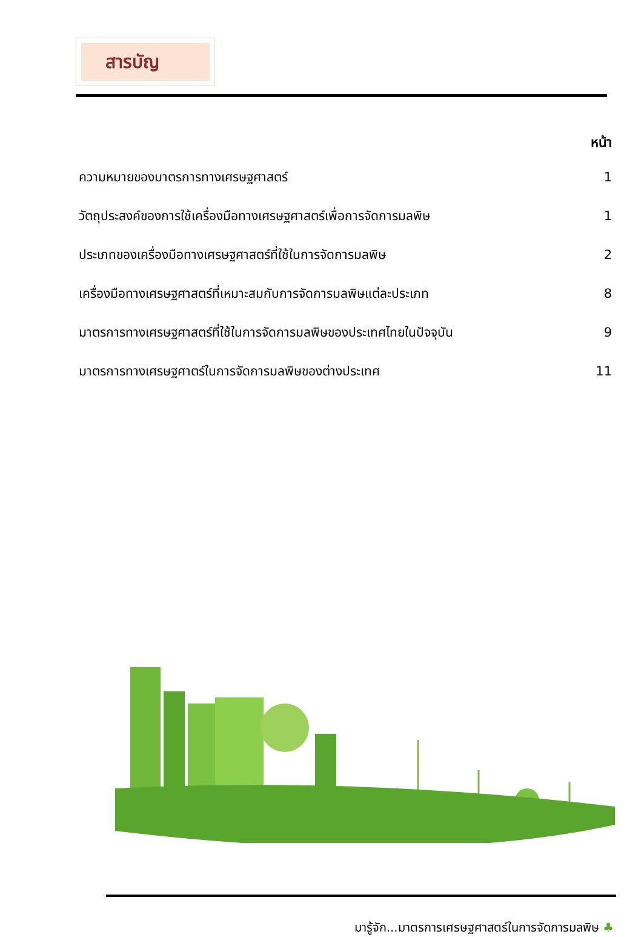สารบัญ
| | หน้า |
| --- | --- |
| ความหมายของมาตรการทางเศรษฐศาสตร์ | 1 |
| วัตถุประสงค์ของการใช้เครื่องมือทางเศรษฐศาสตร์เพื่อการจัดการมลพิษ | 1 |
| ประเภทของเครื่องมือทางเศรษฐศาสตร์ที่ใช้ในการจัดการมลพิษ | 2 |
| เครื่องมือทางเศรษฐศาสตร์ที่เหมาะสมกับการจัดการมลพิษแต่ละประเภท | 8 |
| มาตรการทางเศรษฐศาสตร์ที่ใช้ในการจัดการมลพิษของประเทศไทยในปัจจุบัน | 9 |
| มาตรการทางเศรษฐศาตร์ในการจัดการมลพิษของต่างประเทศ | 11 |
มารู้จัก...มาตรการเศรษฐศาสตร์ในการจัดการมลพิษ ♣